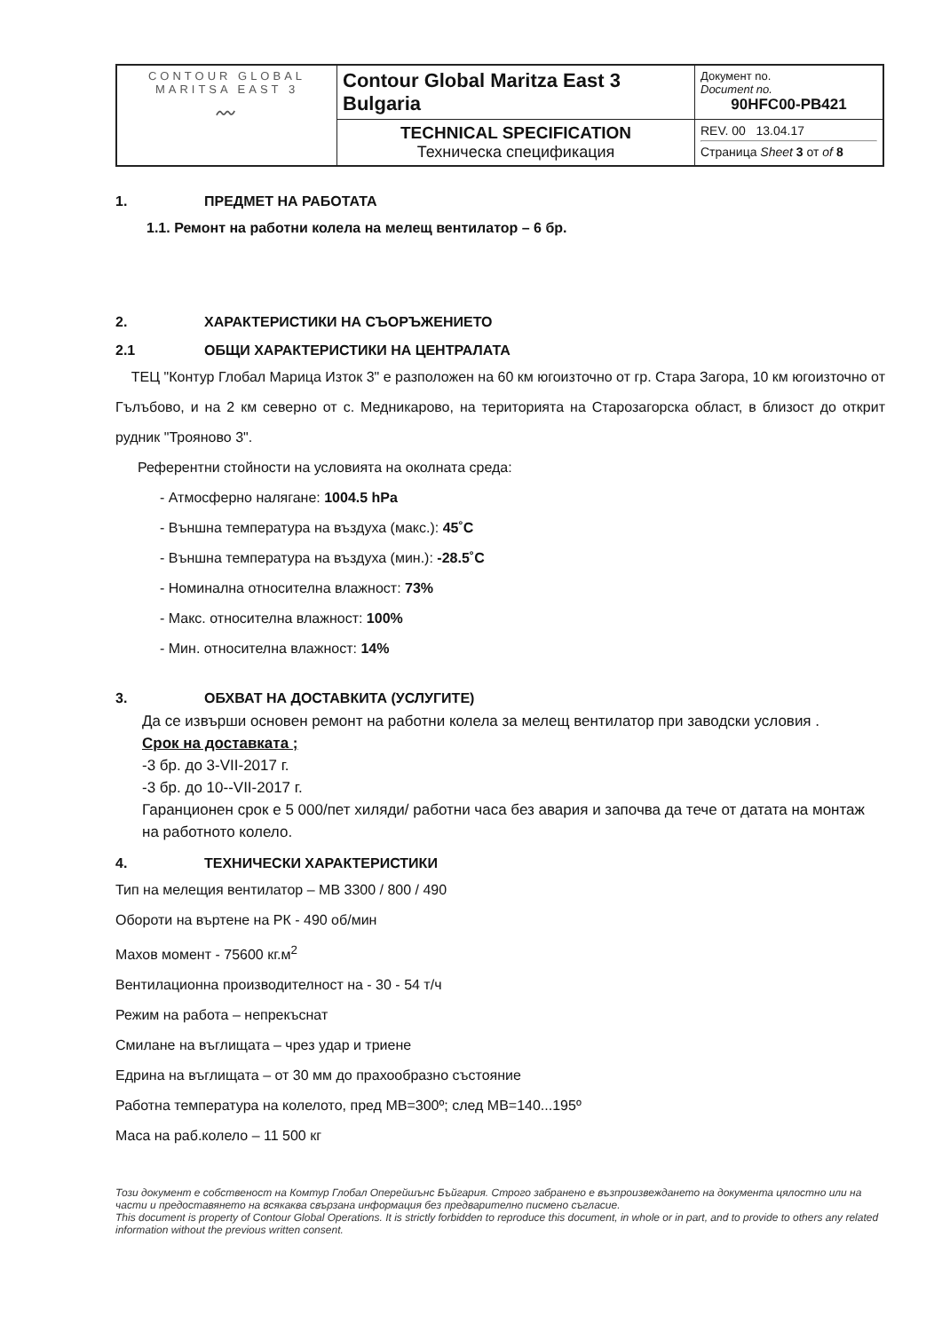| CONTOUR GLOBAL MARITSA EAST 3 〰 | Contour Global Maritza East 3 Bulgaria | Документ no. Document no. 90HFC00-PB421 |
| | TECHNICAL SPECIFICATION Техническа спецификация | REV. 00 13.04.17 Страница Sheet 3 от of 8 |
1. ПРЕДМЕТ НА РАБОТАТА
1.1. Ремонт на работни колела на мелещ вентилатор – 6 бр.
2. ХАРАКТЕРИСТИКИ НА СЪОРЪЖЕНИЕТО
2.1 ОБЩИ ХАРАКТЕРИСТИКИ НА ЦЕНТРАЛАТА
ТЕЦ "Контур Глобал Марица Изток 3" е разположен на 60 км югоизточно от гр. Стара Загора, 10 км югоизточно от Гълъбово, и на 2 км северно от с. Медникарово, на територията на Старозагорска област, в близост до открит рудник "Трояново 3".
Референтни стойности на условията на околната среда:
- Атмосферно налягане: 1004.5 hPa
- Външна температура на въздуха (макс.): 45˚C
- Външна температура на въздуха (мин.): -28.5˚C
- Номинална относителна влажност: 73%
- Макс. относителна влажност: 100%
- Мин. относителна влажност: 14%
3. ОБХВАТ НА ДОСТАВКИТА (УСЛУГИТЕ)
Да се извърши основен ремонт на работни колела за мелещ вентилатор при заводски условия .
Срок на доставката ;
-3 бр. до 3-VII-2017 г.
-3 бр. до 10--VII-2017 г.
Гаранционен срок е 5 000/пет хиляди/ работни часа без авария и започва да тече от датата на монтаж на работното колело.
4. ТЕХНИЧЕСКИ ХАРАКТЕРИСТИКИ
Тип на мелещия вентилатор – МВ 3300 / 800 / 490
Обороти на въртене на РК - 490 об/мин
Махов момент - 75600 кг.м<sup>2</sup>
Вентилационна производителност на - 30 - 54 т/ч
Режим на работа – непрекъснат
Смилане на въглищата – чрез удар и триене
Едрина на въглищата – от 30 мм до прахообразно състояние
Работна температура на колелото, пред МВ=300º; след МВ=140...195º
Маса на раб.колело – 11 500 кг
Този документ е собственост на Комтур Глобал Оперейшънс Бъйгария. Строго забранено е възпроизвеждането на документа цялостно или на части и предоставянето на всякаква свързана информация без предварително писмено съгласие.
This document is property of Contour Global Operations. It is strictly forbidden to reproduce this document, in whole or in part, and to provide to others any related information without the previous written consent.